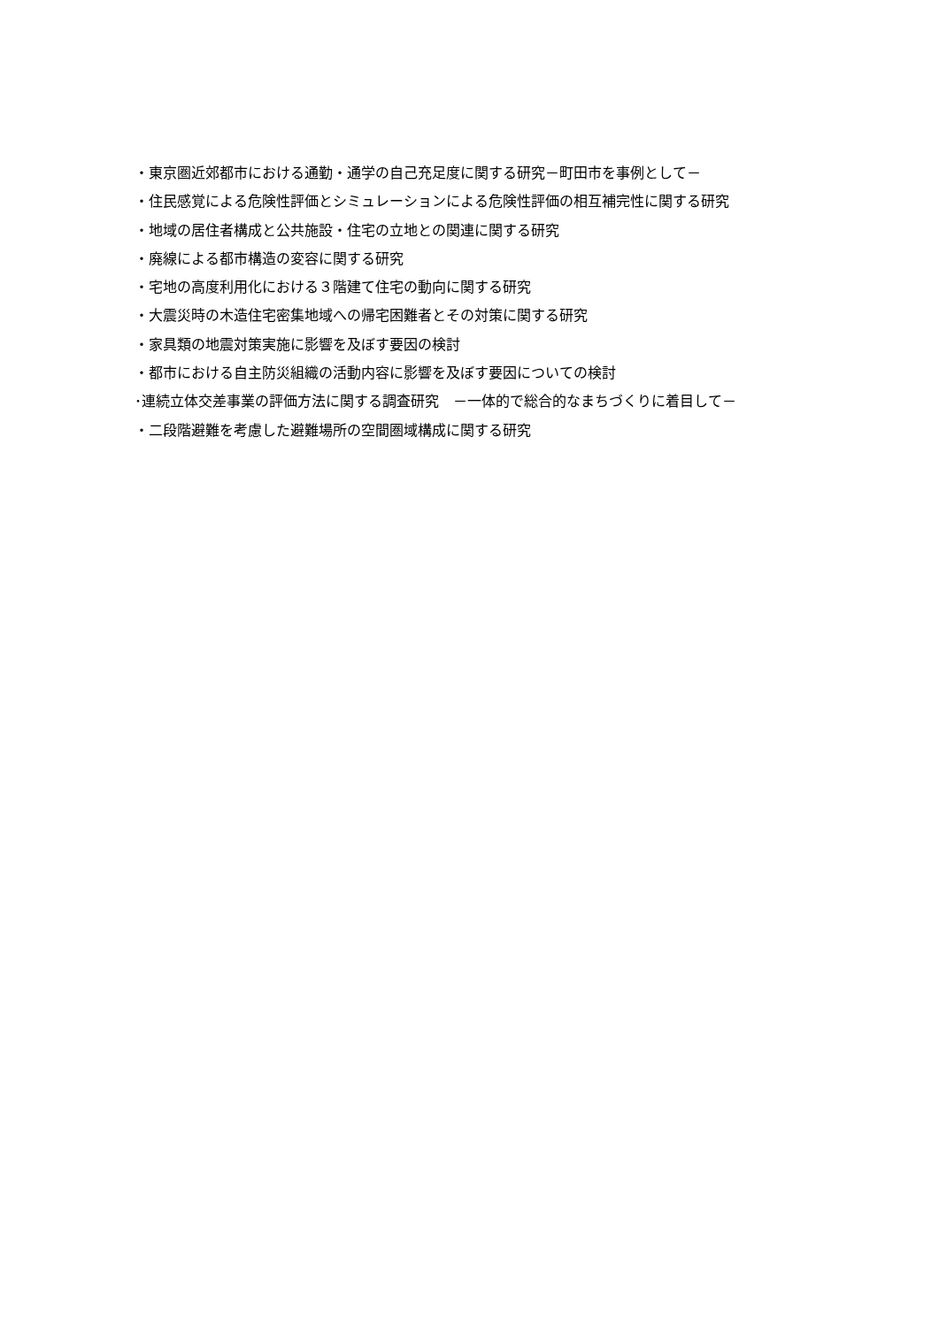・東京圏近郊都市における通勤・通学の自己充足度に関する研究－町田市を事例として－
・住民感覚による危険性評価とシミュレーションによる危険性評価の相互補完性に関する研究
・地域の居住者構成と公共施設・住宅の立地との関連に関する研究
・廃線による都市構造の変容に関する研究
・宅地の高度利用化における３階建て住宅の動向に関する研究
・大震災時の木造住宅密集地域への帰宅困難者とその対策に関する研究
・家具類の地震対策実施に影響を及ぼす要因の検討
・都市における自主防災組織の活動内容に影響を及ぼす要因についての検討
･連続立体交差事業の評価方法に関する調査研究　－一体的で総合的なまちづくりに着目して－
・二段階避難を考慮した避難場所の空間圏域構成に関する研究